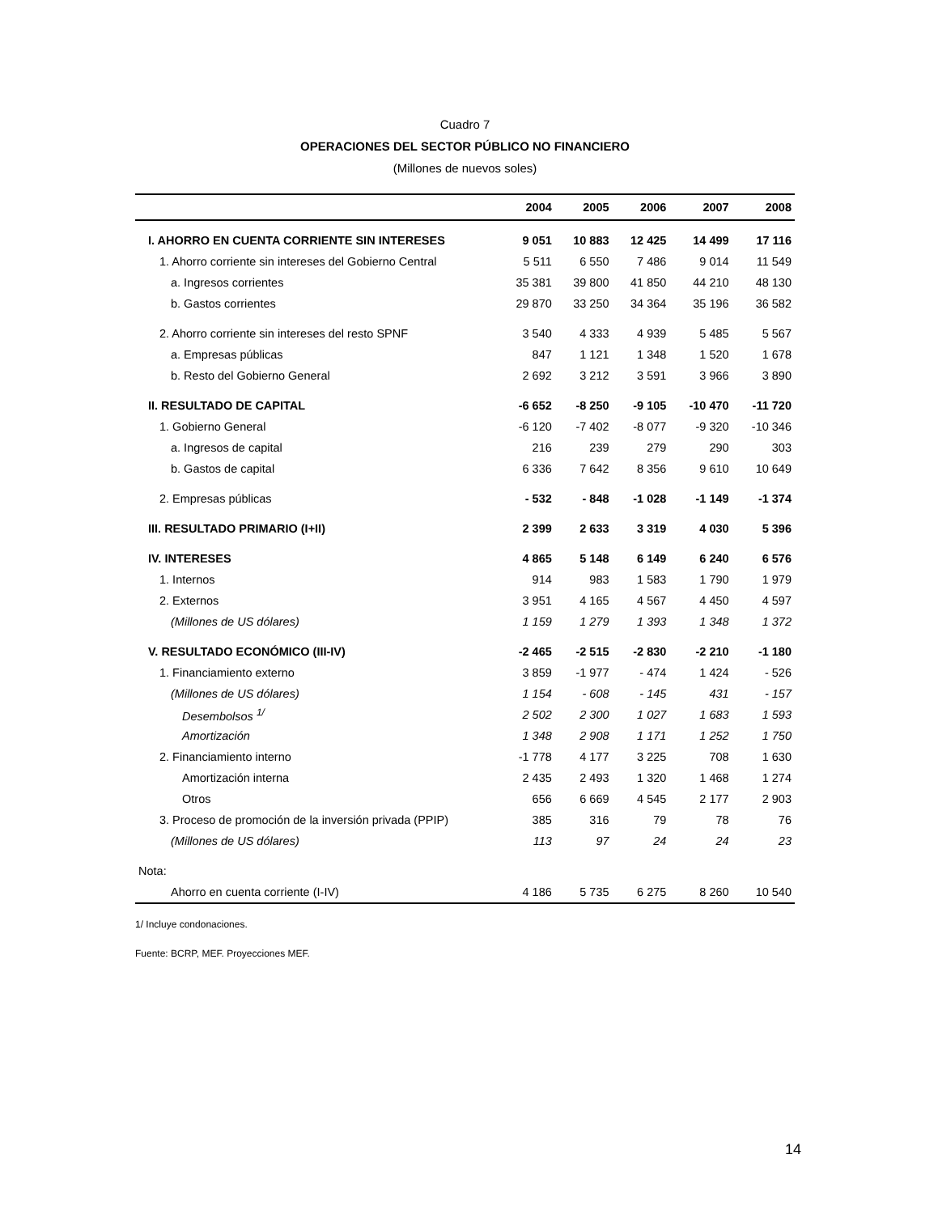Cuadro 7
OPERACIONES DEL SECTOR PÚBLICO NO FINANCIERO
(Millones de nuevos soles)
| | 2004 | 2005 | 2006 | 2007 | 2008 |
| --- | --- | --- | --- | --- | --- |
| I. AHORRO EN CUENTA CORRIENTE SIN INTERESES | 9 051 | 10 883 | 12 425 | 14 499 | 17 116 |
| 1. Ahorro corriente sin intereses del Gobierno Central | 5 511 | 6 550 | 7 486 | 9 014 | 11 549 |
| a. Ingresos corrientes | 35 381 | 39 800 | 41 850 | 44 210 | 48 130 |
| b. Gastos corrientes | 29 870 | 33 250 | 34 364 | 35 196 | 36 582 |
| 2. Ahorro corriente sin intereses del resto SPNF | 3 540 | 4 333 | 4 939 | 5 485 | 5 567 |
| a. Empresas públicas | 847 | 1 121 | 1 348 | 1 520 | 1 678 |
| b. Resto del Gobierno General | 2 692 | 3 212 | 3 591 | 3 966 | 3 890 |
| II. RESULTADO DE CAPITAL | -6 652 | -8 250 | -9 105 | -10 470 | -11 720 |
| 1. Gobierno General | -6 120 | -7 402 | -8 077 | -9 320 | -10 346 |
| a. Ingresos de capital | 216 | 239 | 279 | 290 | 303 |
| b. Gastos de capital | 6 336 | 7 642 | 8 356 | 9 610 | 10 649 |
| 2. Empresas públicas | - 532 | - 848 | -1 028 | -1 149 | -1 374 |
| III. RESULTADO PRIMARIO (I+II) | 2 399 | 2 633 | 3 319 | 4 030 | 5 396 |
| IV. INTERESES | 4 865 | 5 148 | 6 149 | 6 240 | 6 576 |
| 1. Internos | 914 | 983 | 1 583 | 1 790 | 1 979 |
| 2. Externos | 3 951 | 4 165 | 4 567 | 4 450 | 4 597 |
| (Millones de US dólares) | 1 159 | 1 279 | 1 393 | 1 348 | 1 372 |
| V. RESULTADO ECONÓMICO (III-IV) | -2 465 | -2 515 | -2 830 | -2 210 | -1 180 |
| 1. Financiamiento externo | 3 859 | -1 977 | - 474 | 1 424 | - 526 |
| (Millones de US dólares) | 1 154 | - 608 | - 145 | 431 | - 157 |
| Desembolsos <sup>1/</sup> | 2 502 | 2 300 | 1 027 | 1 683 | 1 593 |
| Amortización | 1 348 | 2 908 | 1 171 | 1 252 | 1 750 |
| 2. Financiamiento interno | -1 778 | 4 177 | 3 225 | 708 | 1 630 |
| Amortización interna | 2 435 | 2 493 | 1 320 | 1 468 | 1 274 |
| Otros | 656 | 6 669 | 4 545 | 2 177 | 2 903 |
| 3. Proceso de promoción de la inversión privada (PPIP) | 385 | 316 | 79 | 78 | 76 |
| (Millones de US dólares) | 113 | 97 | 24 | 24 | 23 |
| Nota: | | | | | |
| Ahorro en cuenta corriente (I-IV) | 4 186 | 5 735 | 6 275 | 8 260 | 10 540 |
1/ Incluye condonaciones.
Fuente: BCRP, MEF. Proyecciones MEF.
14